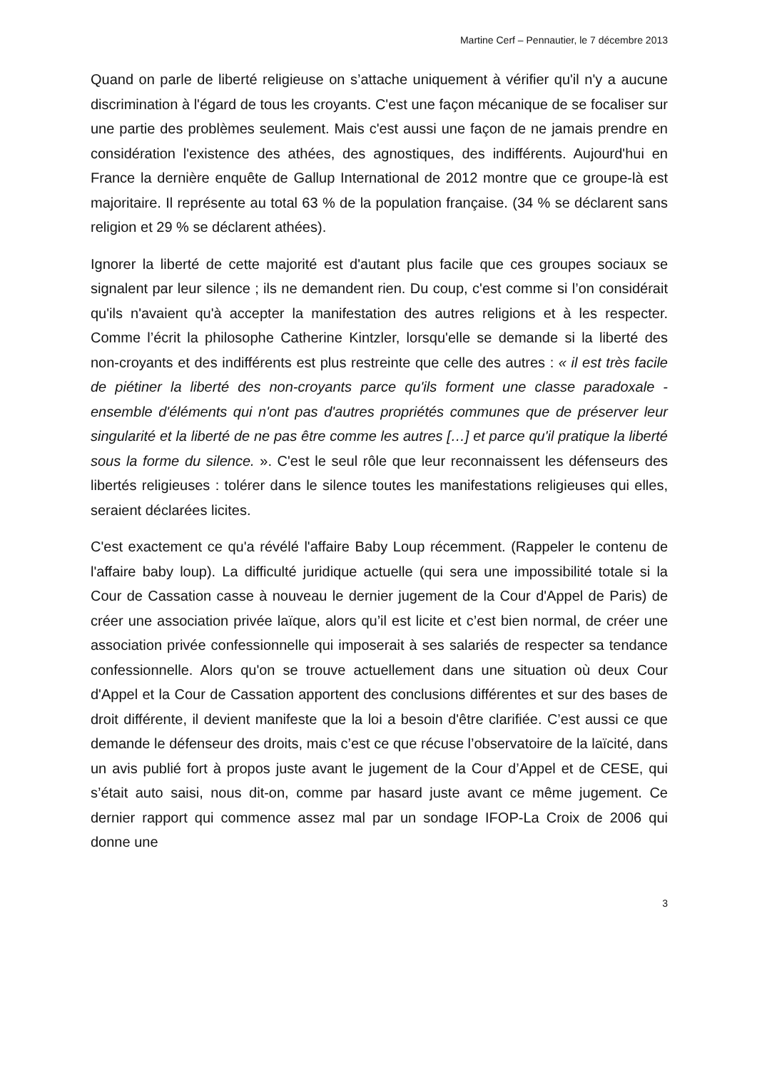Martine Cerf – Pennautier, le 7 décembre 2013
Quand on parle de liberté religieuse on s’attache uniquement à vérifier qu'il n'y a aucune discrimination à l'égard de tous les croyants. C'est une façon mécanique de se focaliser sur une partie des problèmes seulement. Mais c'est aussi une façon de ne jamais prendre en considération l'existence des athées, des agnostiques, des indifférents. Aujourd'hui en France la dernière enquête de Gallup International de 2012 montre que ce groupe-là est majoritaire. Il représente au total 63 % de la population française. (34 % se déclarent sans religion et 29 % se déclarent athées).
Ignorer la liberté de cette majorité est d'autant plus facile que ces groupes sociaux se signalent par leur silence ; ils ne demandent rien. Du coup, c'est comme si l’on considérait qu'ils n'avaient qu'à accepter la manifestation des autres religions et à les respecter. Comme l’écrit la philosophe Catherine Kintzler, lorsqu'elle se demande si la liberté des non-croyants et des indifférents est plus restreinte que celle des autres : « il est très facile de piétiner la liberté des non-croyants parce qu'ils forment une classe paradoxale - ensemble d'éléments qui n'ont pas d'autres propriétés communes que de préserver leur singularité et la liberté de ne pas être comme les autres […] et parce qu'il pratique la liberté sous la forme du silence. ». C'est le seul rôle que leur reconnaissent les défenseurs des libertés religieuses : tolérer dans le silence toutes les manifestations religieuses qui elles, seraient déclarées licites.
C'est exactement ce qu'a révélé l'affaire Baby Loup récemment. (Rappeler le contenu de l'affaire baby loup). La difficulté juridique actuelle (qui sera une impossibilité totale si la Cour de Cassation casse à nouveau le dernier jugement de la Cour d'Appel de Paris) de créer une association privée laïque, alors qu’il est licite et c’est bien normal, de créer une association privée confessionnelle qui imposerait à ses salariés de respecter sa tendance confessionnelle. Alors qu'on se trouve actuellement dans une situation où deux Cour d'Appel et la Cour de Cassation apportent des conclusions différentes et sur des bases de droit différente, il devient manifeste que la loi a besoin d'être clarifiée. C’est aussi ce que demande le défenseur des droits, mais c’est ce que récuse l’observatoire de la laïcité, dans un avis publié fort à propos juste avant le jugement de la Cour d’Appel et de CESE, qui s’était auto saisi, nous dit-on, comme par hasard juste avant ce même jugement. Ce dernier rapport qui commence assez mal par un sondage IFOP-La Croix de 2006 qui donne une
3